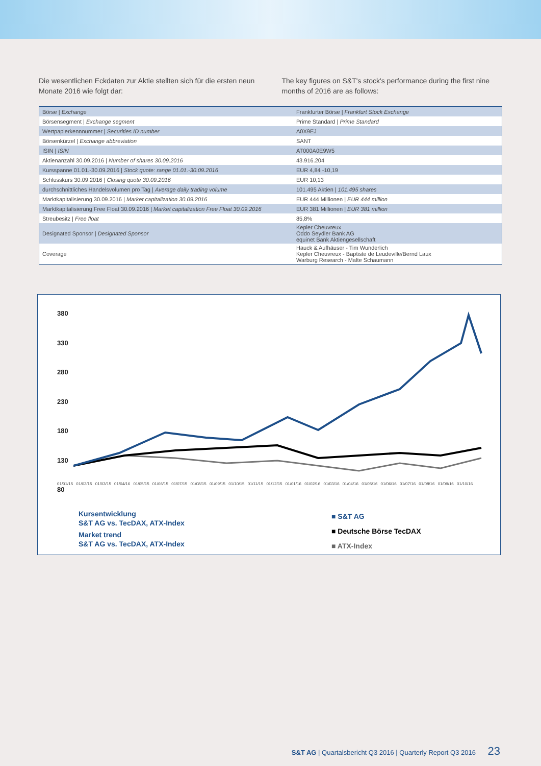Die wesentlichen Eckdaten zur Aktie stellten sich für die ersten neun Monate 2016 wie folgt dar:
The key figures on S&T's stock's performance during the first nine months of 2016 are as follows:
| Börse / Exchange | Frankfurter Börse / Frankfurt Stock Exchange |
| Börsensegment / Exchange segment | Prime Standard / Prime Standard |
| Wertpapierkennnummer / Securities ID number | A0X9EJ |
| Börsenkürzel / Exchange abbreviation | SANT |
| ISIN / ISIN | AT000A0E9W5 |
| Aktienanzahl 30.09.2016 / Number of shares 30.09.2016 | 43.916.204 |
| Kursspanne 01.01.-30.09.2016 / Stock quote: range 01.01.-30.09.2016 | EUR 4,84 -10,19 |
| Schlusskurs 30.09.2016 / Closing quote 30.09.2016 | EUR 10,13 |
| durchschnittliches Handelsvolumen pro Tag / Average daily trading volume | 101.495 Aktien / 101.495 shares |
| Marktkapitalisierung 30.09.2016 / Market capitalization 30.09.2016 | EUR 444 Millionen / EUR 444 million |
| Marktkapitalisierung Free Float 30.09.2016 / Market capitalization Free Float 30.09.2016 | EUR 381 Millionen / EUR 381 million |
| Streubesitz / Free float | 85,8% |
| Designated Sponsor / Designated Sponsor | Kepler Cheuvreux Oddo Seydler Bank AG equinet Bank Aktiengesellschaft |
| Coverage | Hauck & Aufhäuser - Tim Wunderlich Kepler Cheuvreux - Baptiste de Leudeville/Bernd Laux Warburg Research - Malte Schaumann |
380
330
280
230
180
130
80
01/01/15 01/02/15 01/03/15 01/04/16 01/05/15 01/06/15 01/07/15 01/08/15 01/09/15 01/10/15 01/11/15 01/12/15 01/01/16 01/02/16 01/03/16 01/04/16 01/05/16 01/06/16 01/07/16 01/08/16 01/09/16 01/10/16
Kursentwicklung
S&T AG vs. TecDAX, ATX-Index
Market trend
S&T AG vs. TecDAX, ATX-Index
■ S&T AG
■ Deutsche Börse TecDAX
■ ATX-Index
S&T AG | Quartalsbericht Q3 2016 | Quarterly Report Q3 2016 23